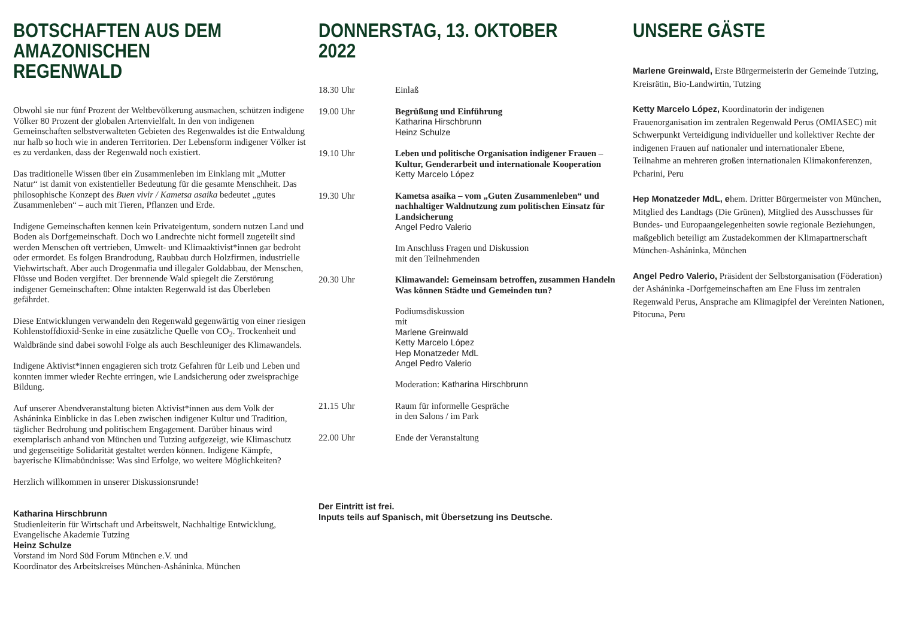BOTSCHAFTEN AUS DEM AMAZONISCHEN REGENWALD
Obwohl sie nur fünf Prozent der Weltbevölkerung ausmachen, schützen indigene Völker 80 Prozent der globalen Artenvielfalt. In den von indigenen Gemeinschaften selbstverwalteten Gebieten des Regenwaldes ist die Entwaldung nur halb so hoch wie in anderen Territorien. Der Lebensform indigener Völker ist es zu verdanken, dass der Regenwald noch existiert.
Das traditionelle Wissen über ein Zusammenleben im Einklang mit „Mutter Natur“ ist damit von existentieller Bedeutung für die gesamte Menschheit. Das philosophische Konzept des Buen vivir / Kametsa asaika bedeutet „gutes Zusammenleben“ – auch mit Tieren, Pflanzen und Erde.
Indigene Gemeinschaften kennen kein Privateigentum, sondern nutzen Land und Boden als Dorfgemeinschaft. Doch wo Landrechte nicht formell zugeteilt sind werden Menschen oft vertrieben, Umwelt- und Klimaaktivist*innen gar bedroht oder ermordet. Es folgen Brandrodung, Raubbau durch Holzfirmen, industrielle Viehwirtschaft. Aber auch Drogenmafia und illegaler Goldabbau, der Menschen, Flüsse und Boden vergiftet. Der brennende Wald spiegelt die Zerstörung indigener Gemeinschaften: Ohne intakten Regenwald ist das Überleben gefährdet.
Diese Entwicklungen verwandeln den Regenwald gegenwärtig von einer riesigen Kohlenstoffdioxid-Senke in eine zusätzliche Quelle von CO<sub>2</sub>. Trockenheit und Waldbrände sind dabei sowohl Folge als auch Beschleuniger des Klimawandels.
Indigene Aktivist*innen engagieren sich trotz Gefahren für Leib und Leben und konnten immer wieder Rechte erringen, wie Landsicherung oder zweisprachige Bildung.
Auf unserer Abendveranstaltung bieten Aktivist*innen aus dem Volk der Asháninka Einblicke in das Leben zwischen indigener Kultur und Tradition, täglicher Bedrohung und politischem Engagement. Darüber hinaus wird exemplarisch anhand von München und Tutzing aufgezeigt, wie Klimaschutz und gegenseitige Solidarität gestaltet werden können. Indigene Kämpfe, bayerische Klimabündnisse: Was sind Erfolge, wo weitere Möglichkeiten?
Herzlich willkommen in unserer Diskussionsrunde!
Katharina Hirschbrunn
Studienleiterin für Wirtschaft und Arbeitswelt, Nachhaltige Entwicklung, Evangelische Akademie Tutzing
Heinz Schulze
Vorstand im Nord Süd Forum München e.V. und
Koordinator des Arbeitskreises München-Asháninka. München
DONNERSTAG, 13. OKTOBER 2022
| 18.30 Uhr | Einlaß |
| 19.00 Uhr | Begrüßung und Einführung Katharina Hirschbrunn Heinz Schulze |
| 19.10 Uhr | Leben und politische Organisation indigener Frauen – Kultur, Genderarbeit und internationale Kooperation Ketty Marcelo López |
| 19.30 Uhr | Kametsa asaika – vom „Guten Zusammenleben“ und nachhaltiger Waldnutzung zum politischen Einsatz für Landsicherung Angel Pedro Valerio Im Anschluss Fragen und Diskussion mit den Teilnehmenden |
| 20.30 Uhr | Klimawandel: Gemeinsam betroffen, zusammen Handeln Was können Städte und Gemeinden tun? Podiumsdiskussion mit Marlene Greinwald Ketty Marcelo López Hep Monatzeder MdL Angel Pedro Valerio Moderation: Katharina Hirschbrunn |
| 21.15 Uhr | Raum für informelle Gespräche in den Salons / im Park |
| 22.00 Uhr | Ende der Veranstaltung |
Der Eintritt ist frei.
Inputs teils auf Spanisch, mit Übersetzung ins Deutsche.
UNSERE GÄSTE
Marlene Greinwald, Erste Bürgermeisterin der Gemeinde Tutzing, Kreisrätin, Bio-Landwirtin, Tutzing
Ketty Marcelo López, Koordinatorin der indigenen Frauenorganisation im zentralen Regenwald Perus (OMIASEC) mit Schwerpunkt Verteidigung individueller und kollektiver Rechte der indigenen Frauen auf nationaler und internationaler Ebene, Teilnahme an mehreren großen internationalen Klimakonferenzen, Pcharini, Peru
Hep Monatzeder MdL, ehem. Dritter Bürgermeister von München, Mitglied des Landtags (Die Grünen), Mitglied des Ausschusses für Bundes- und Europaangelegenheiten sowie regionale Beziehungen, maßgeblich beteiligt am Zustadekommen der Klimapartnerschaft München-Asháninka, München
Angel Pedro Valerio, Präsident der Selbstorganisation (Föderation) der Asháninka -Dorfgemeinschaften am Ene Fluss im zentralen Regenwald Perus, Ansprache am Klimagipfel der Vereinten Nationen, Pitocuna, Peru